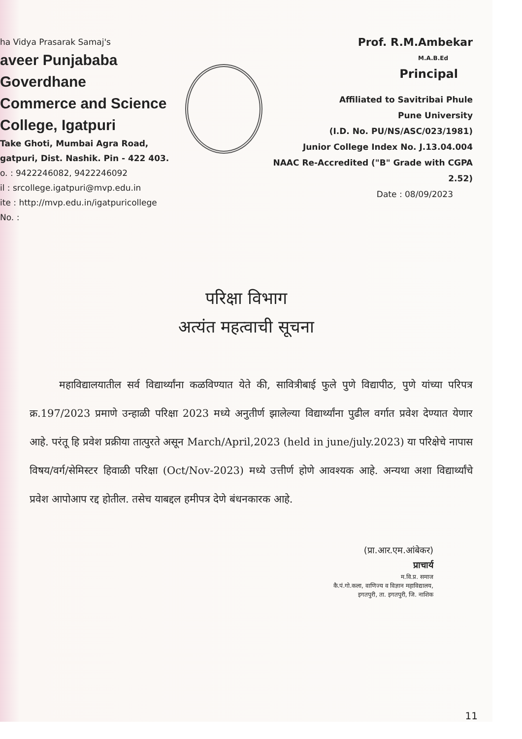ha Vidya Prasarak Samaj's
aveer Punjababa Goverdhane
Commerce and Science College, Igatpuri
Take Ghoti, Mumbai Agra Road,
gatpuri, Dist. Nashik. Pin - 422 403.
o. : 9422246082, 9422246092
il : srcollege.igatpuri@mvp.edu.in
ite : http://mvp.edu.in/igatpuricollege
No. :
Prof. R.M.Ambekar
M.A.B.Ed
Principal
Affiliated to Savitribai Phule
Pune University
(I.D. No. PU/NS/ASC/023/1981)
Junior College Index No. J.13.04.004
NAAC Re-Accredited ("B" Grade with CGPA 2.52)
Date : 08/09/2023
परिक्षा विभाग
अत्यंत महत्वाची सूचना
महाविद्यालयातील सर्व विद्यार्थ्यांना कळविण्यात येते की, सावित्रीबाई फुले पुणे विद्यापीठ, पुणे यांच्या परिपत्र क्र.197/2023 प्रमाणे उन्हाळी परिक्षा 2023 मध्ये अनुतीर्ण झालेल्या विद्यार्थ्यांना पुढील वर्गात प्रवेश देण्यात येणार आहे. परंतू हि प्रवेश प्रक्रीया तात्पुरते असून March/April,2023 (held in june/july.2023) या परिक्षेचे नापास विषय/वर्ग/सेमिस्टर हिवाळी परिक्षा (Oct/Nov-2023) मध्ये उत्तीर्ण होणे आवश्यक आहे. अन्यथा अशा विद्यार्थ्यांचे प्रवेश आपोआप रद्द होतील. तसेच याबद्दल हमीपत्र देणे बंधनकारक आहे.
(प्रा.आर.एम.आंबेकर)
प्राचार्य
म.वि.प्र. समाज
कै.पं.गो.कला, वाणिज्य व विज्ञान महाविद्यालय,
इगतपुरी, ता. इगतपुरी, जि. नाशिक
11